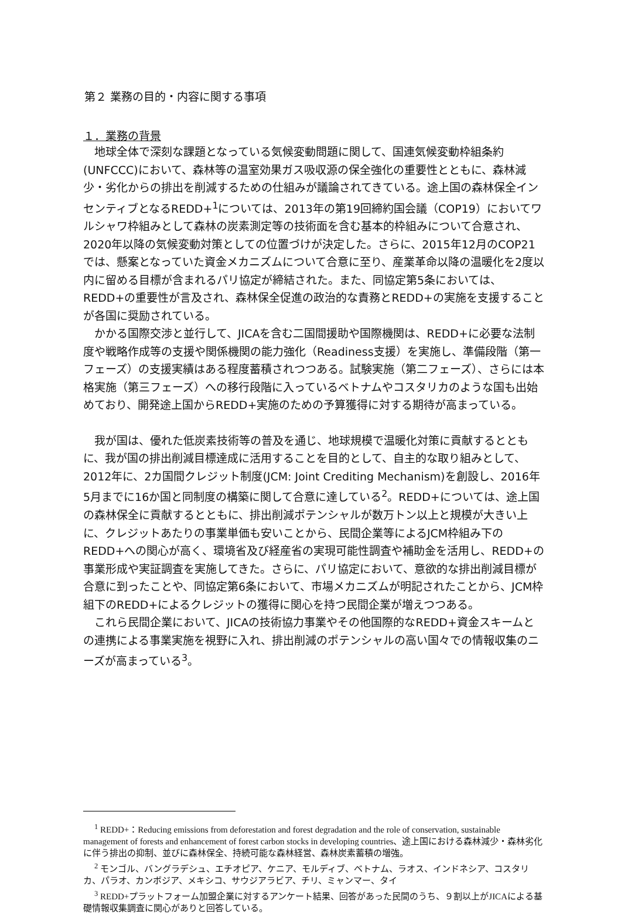第２ 業務の目的・内容に関する事項
１．業務の背景
地球全体で深刻な課題となっている気候変動問題に関して、国連気候変動枠組条約(UNFCCC)において、森林等の温室効果ガス吸収源の保全強化の重要性とともに、森林減少・劣化からの排出を削減するための仕組みが議論されてきている。途上国の森林保全インセンティブとなるREDD+<sup>1</sup>については、2013年の第19回締約国会議（COP19）においてワルシャワ枠組みとして森林の炭素測定等の技術面を含む基本的枠組みについて合意され、2020年以降の気候変動対策としての位置づけが決定した。さらに、2015年12月のCOP21では、懸案となっていた資金メカニズムについて合意に至り、産業革命以降の温暖化を2度以内に留める目標が含まれるパリ協定が締結された。また、同協定第5条においては、REDD+の重要性が言及され、森林保全促進の政治的な責務とREDD+の実施を支援することが各国に奨励されている。
かかる国際交渉と並行して、JICAを含む二国間援助や国際機関は、REDD+に必要な法制度や戦略作成等の支援や関係機関の能力強化（Readiness支援）を実施し、準備段階（第一フェーズ）の支援実績はある程度蓄積されつつある。試験実施（第二フェーズ）、さらには本格実施（第三フェーズ）への移行段階に入っているベトナムやコスタリカのような国も出始めており、開発途上国からREDD+実施のための予算獲得に対する期待が高まっている。
我が国は、優れた低炭素技術等の普及を通じ、地球規模で温暖化対策に貢献するとともに、我が国の排出削減目標達成に活用することを目的として、自主的な取り組みとして、2012年に、2カ国間クレジット制度(JCM: Joint Crediting Mechanism)を創設し、2016年5月までに16か国と同制度の構築に関して合意に達している<sup>2</sup>。REDD+については、途上国の森林保全に貢献するとともに、排出削減ポテンシャルが数万トン以上と規模が大きい上に、クレジットあたりの事業単価も安いことから、民間企業等によるJCM枠組み下のREDD+への関心が高く、環境省及び経産省の実現可能性調査や補助金を活用し、REDD+の事業形成や実証調査を実施してきた。さらに、パリ協定において、意欲的な排出削減目標が合意に到ったことや、同協定第6条において、市場メカニズムが明記されたことから、JCM枠組下のREDD+によるクレジットの獲得に関心を持つ民間企業が増えつつある。
これら民間企業において、JICAの技術協力事業やその他国際的なREDD+資金スキームとの連携による事業実施を視野に入れ、排出削減のポテンシャルの高い国々での情報収集のニーズが高まっている<sup>3</sup>。
<sup>1</sup> REDD+：Reducing emissions from deforestation and forest degradation and the role of conservation, sustainable management of forests and enhancement of forest carbon stocks in developing countries、途上国における森林減少・森林劣化に伴う排出の抑制、並びに森林保全、持続可能な森林経営、森林炭素蓄積の増強。
<sup>2</sup> モンゴル、バングラデシュ、エチオピア、ケニア、モルディブ、ベトナム、ラオス、インドネシア、コスタリカ、パラオ、カンボジア、メキシコ、サウジアラビア、チリ、ミャンマー、タイ
<sup>3</sup> REDD+プラットフォーム加盟企業に対するアンケート結果、回答があった民間のうち、９割以上がJICAによる基礎情報収集調査に関心がありと回答している。